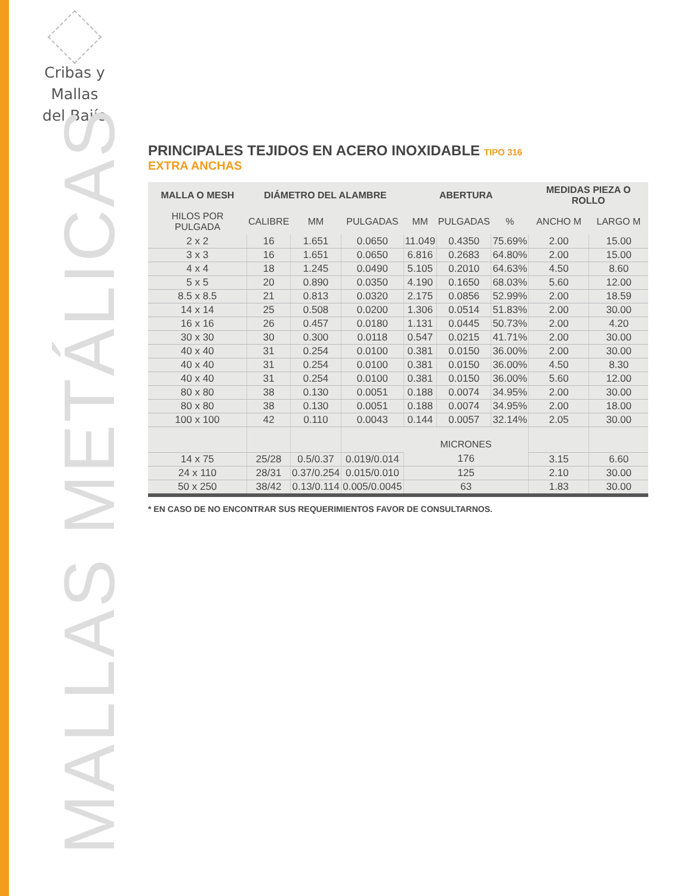Cribas y Mallas
del Bajío
MALLAS METÁLICAS
PRINCIPALES TEJIDOS EN ACERO INOXIDABLE TIPO 316
EXTRA ANCHAS
| MALLA O MESH | DIÁMETRO DEL ALAMBRE | | | ABERTURA | | | MEDIDAS PIEZA O ROLLO | |
| --- | --- | --- | --- | --- | --- | --- | --- | --- |
| HILOS POR PULGADA | CALIBRE | MM | PULGADAS | MM | PULGADAS | % | ANCHO M | LARGO M |
| 2 x 2 | 16 | 1.651 | 0.0650 | 11.049 | 0.4350 | 75.69% | 2.00 | 15.00 |
| 3 x 3 | 16 | 1.651 | 0.0650 | 6.816 | 0.2683 | 64.80% | 2.00 | 15.00 |
| 4 x 4 | 18 | 1.245 | 0.0490 | 5.105 | 0.2010 | 64.63% | 4.50 | 8.60 |
| 5 x 5 | 20 | 0.890 | 0.0350 | 4.190 | 0.1650 | 68.03% | 5.60 | 12.00 |
| 8.5 x 8.5 | 21 | 0.813 | 0.0320 | 2.175 | 0.0856 | 52.99% | 2.00 | 18.59 |
| 14 x 14 | 25 | 0.508 | 0.0200 | 1.306 | 0.0514 | 51.83% | 2.00 | 30.00 |
| 16 x 16 | 26 | 0.457 | 0.0180 | 1.131 | 0.0445 | 50.73% | 2.00 | 4.20 |
| 30 x 30 | 30 | 0.300 | 0.0118 | 0.547 | 0.0215 | 41.71% | 2.00 | 30.00 |
| 40 x 40 | 31 | 0.254 | 0.0100 | 0.381 | 0.0150 | 36.00% | 2.00 | 30.00 |
| 40 x 40 | 31 | 0.254 | 0.0100 | 0.381 | 0.0150 | 36.00% | 4.50 | 8.30 |
| 40 x 40 | 31 | 0.254 | 0.0100 | 0.381 | 0.0150 | 36.00% | 5.60 | 12.00 |
| 80 x 80 | 38 | 0.130 | 0.0051 | 0.188 | 0.0074 | 34.95% | 2.00 | 30.00 |
| 80 x 80 | 38 | 0.130 | 0.0051 | 0.188 | 0.0074 | 34.95% | 2.00 | 18.00 |
| 100 x 100 | 42 | 0.110 | 0.0043 | 0.144 | 0.0057 | 32.14% | 2.05 | 30.00 |
| | | | | MICRONES | | | | |
| 14 x 75 | 25/28 | 0.5/0.37 | 0.019/0.014 | 176 | | | 3.15 | 6.60 |
| 24 x 110 | 28/31 | 0.37/0.254 | 0.015/0.010 | 125 | | | 2.10 | 30.00 |
| 50 x 250 | 38/42 | 0.13/0.114 | 0.005/0.0045 | 63 | | | 1.83 | 30.00 |
* EN CASO DE NO ENCONTRAR SUS REQUERIMIENTOS FAVOR DE CONSULTARNOS.